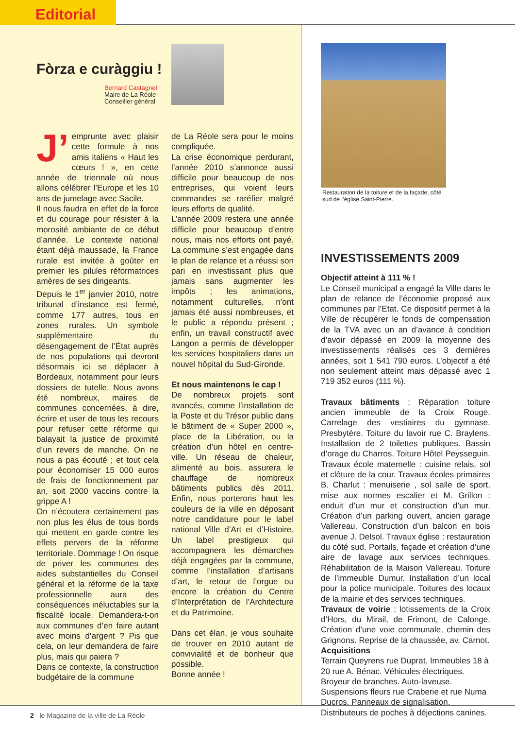Editorial
Fòrza e curàggiu !
Bernard Castagnet
Maire de La Réole
Conseiller général
J’
emprunte avec plaisir cette formule à nos amis italiens « Haut les cœurs ! », en cette année de triennale où nous allons célébrer l’Europe et les 10 ans de jumelage avec Sacile.
Il nous faudra en effet de la force et du courage pour résister à la morosité ambiante de ce début d’année. Le contexte national étant déjà maussade, la France rurale est invitée à goûter en premier les pilules réformatrices amères de ses dirigeants.
Depuis le 1<sup>er</sup> janvier 2010, notre tribunal d’instance est fermé, comme 177 autres, tous en zones rurales. Un symbole supplémentaire du désengagement de l’État auprès de nos populations qui devront désormais ici se déplacer à Bordeaux, notamment pour leurs dossiers de tutelle. Nous avons été nombreux, maires de communes concernées, à dire, écrire et user de tous les recours pour refuser cette réforme qui balayait la justice de proximité d’un revers de manche. On ne nous a pas écouté ; et tout cela pour économiser 15 000 euros de frais de fonctionnement par an, soit 2000 vaccins contre la grippe A !
On n’écoutera certainement pas non plus les élus de tous bords qui mettent en garde contre les effets pervers de la réforme territoriale. Dommage ! On risque de priver les communes des aides substantielles du Conseil général et la réforme de la taxe professionnelle aura des conséquences inéluctables sur la fiscalité locale. Demandera-t-on aux communes d’en faire autant avec moins d’argent ? Pis que cela, on leur demandera de faire plus, mais qui paiera ?
Dans ce contexte, la construction budgétaire de la commune
de La Réole sera pour le moins compliquée.
La crise économique perdurant, l’année 2010 s’annonce aussi difficile pour beaucoup de nos entreprises, qui voient leurs commandes se raréfier malgré leurs efforts de qualité.
L’année 2009 restera une année difficile pour beaucoup d’entre nous, mais nos efforts ont payé. La commune s’est engagée dans le plan de relance et a réussi son pari en investissant plus que jamais sans augmenter les impôts ; les animations, notamment culturelles, n’ont jamais été aussi nombreuses, et le public a répondu présent ; enfin, un travail constructif avec Langon a permis de développer les services hospitaliers dans un nouvel hôpital du Sud-Gironde.
Et nous maintenons le cap !
De nombreux projets sont avancés, comme l’installation de la Poste et du Trésor public dans le bâtiment de « Super 2000 », place de la Libération, ou la création d’un hôtel en centre-ville. Un réseau de chaleur, alimenté au bois, assurera le chauffage de nombreux bâtiments publics dès 2011. Enfin, nous porterons haut les couleurs de la ville en déposant notre candidature pour le label national Ville d’Art et d’Histoire. Un label prestigieux qui accompagnera les démarches déjà engagées par la commune, comme l’installation d’artisans d’art, le retour de l’orgue ou encore la création du Centre d’Interprétation de l’Architecture et du Patrimoine.
Dans cet élan, je vous souhaite de trouver en 2010 autant de convivialité et de bonheur que possible.
Bonne année !
Restauration de la toiture et de la façade, côté sud de l’église Saint-Pierre.
INVESTISSEMENTS 2009
Objectif atteint à 111 % !
Le Conseil municipal a engagé la Ville dans le plan de relance de l’économie proposé aux communes par l’Etat. Ce dispositif permet à la Ville de récupérer le fonds de compensation de la TVA avec un an d’avance à condition d’avoir dépassé en 2009 la moyenne des investissements réalisés ces 3 dernières années, soit 1 541 790 euros. L’objectif a été non seulement atteint mais dépassé avec 1 719 352 euros (111 %).
Travaux bâtiments : Réparation toiture ancien immeuble de la Croix Rouge. Carrelage des vestiaires du gymnase. Presbytère. Toiture du lavoir rue C. Braylens. Installation de 2 toilettes publiques. Bassin d’orage du Charros. Toiture Hôtel Peysseguin. Travaux école maternelle : cuisine relais, sol et clôture de la cour. Travaux écoles primaires B. Charlut : menuiserie , sol salle de sport, mise aux normes escalier et M. Grillon : enduit d’un mur et construction d’un mur. Création d’un parking ouvert, ancien garage Vallereau. Construction d’un balcon en bois avenue J. Delsol. Travaux église : restauration du côté sud. Portails, façade et création d’une aire de lavage aux services techniques. Réhabilitation de la Maison Vallereau. Toiture de l’immeuble Dumur. Installation d’un local pour la police municipale. Toitures des locaux de la mairie et des services techniques.
Travaux de voirie : lotissements de la Croix d’Hors, du Mirail, de Frimont, de Calonge. Création d’une voie communale, chemin des Grignons. Reprise de la chaussée, av. Carnot.
Acquisitions
Terrain Queyrens rue Duprat. Immeubles 18 à 20 rue A. Bénac. Véhicules électriques.
Broyeur de branches. Auto-laveuse.
Suspensions fleurs rue Craberie et rue Numa Ducros. Panneaux de signalisation.
Distributeurs de poches à déjections canines.
2 le Magazine de la ville de La Réole